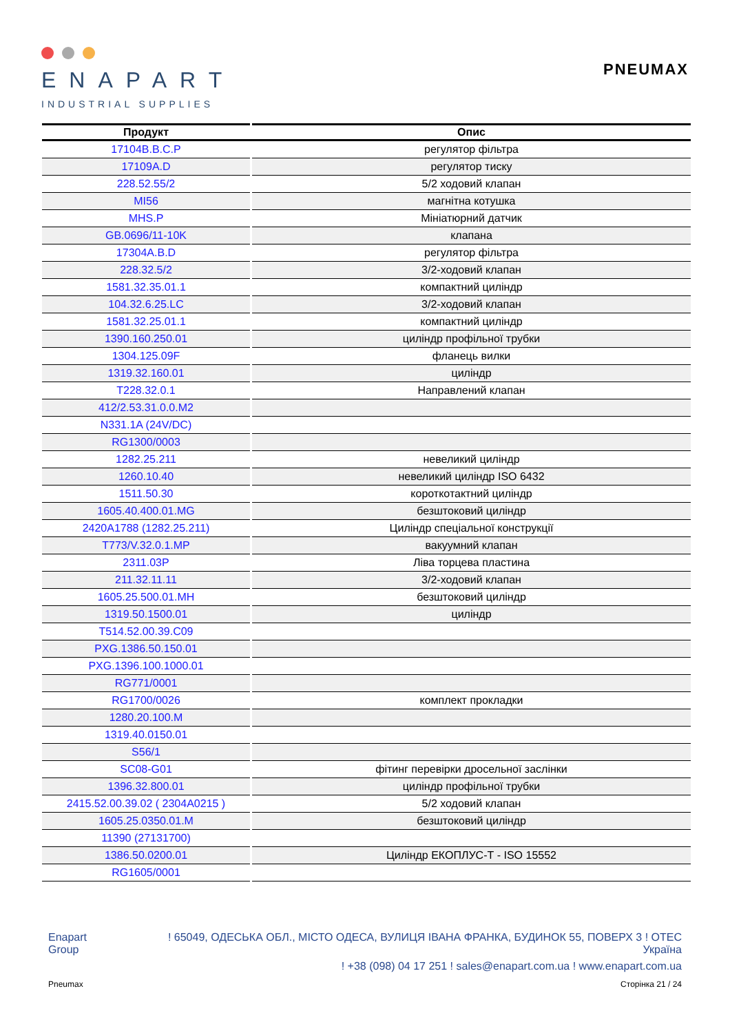ENAPART
INDUSTRIAL SUPPLIES
PNEUMAX
| Продукт | Опис |
| --- | --- |
| 17104B.B.C.P | регулятор фільтра |
| 17109A.D | регулятор тиску |
| 228.52.55/2 | 5/2 ходовий клапан |
| MI56 | магнітна котушка |
| MHS.P | Мініатюрний датчик |
| GB.0696/11-10K | клапана |
| 17304A.B.D | регулятор фільтра |
| 228.32.5/2 | 3/2-ходовий клапан |
| 1581.32.35.01.1 | компактний циліндр |
| 104.32.6.25.LC | 3/2-ходовий клапан |
| 1581.32.25.01.1 | компактний циліндр |
| 1390.160.250.01 | циліндр профільної трубки |
| 1304.125.09F | фланець вилки |
| 1319.32.160.01 | циліндр |
| T228.32.0.1 | Направлений клапан |
| 412/2.53.31.0.0.M2 | |
| N331.1A (24V/DC) | |
| RG1300/0003 | |
| 1282.25.211 | невеликий циліндр |
| 1260.10.40 | невеликий циліндр ISO 6432 |
| 1511.50.30 | короткотактний циліндр |
| 1605.40.400.01.MG | безштоковий циліндр |
| 2420A1788 (1282.25.211) | Циліндр спеціальної конструкції |
| T773/V.32.0.1.MP | вакуумний клапан |
| 2311.03P | Ліва торцева пластина |
| 211.32.11.11 | 3/2-ходовий клапан |
| 1605.25.500.01.MH | безштоковий циліндр |
| 1319.50.1500.01 | циліндр |
| T514.52.00.39.C09 | |
| PXG.1386.50.150.01 | |
| PXG.1396.100.1000.01 | |
| RG771/0001 | |
| RG1700/0026 | комплект прокладки |
| 1280.20.100.M | |
| 1319.40.0150.01 | |
| S56/1 | |
| SC08-G01 | фітинг перевірки дросельної заслінки |
| 1396.32.800.01 | циліндр профільної трубки |
| 2415.52.00.39.02 ( 2304A0215 ) | 5/2 ходовий клапан |
| 1605.25.0350.01.M | безштоковий циліндр |
| 11390 (27131700) | |
| 1386.50.0200.01 | Циліндр ЕКОПЛУС-Т - ISO 15552 |
| RG1605/0001 | |
Enapart
Group
! 65049, ОДЕСЬКА ОБЛ., МІСТО ОДЕСА, ВУЛИЦЯ ІВАНА ФРАНКА, БУДИНОК 55, ПОВЕРХ 3 ! ОТЕС
Україна
! +38 (098) 04 17 251 ! sales@enapart.com.ua ! www.enapart.com.ua
Pneumax Сторінка 21 / 24